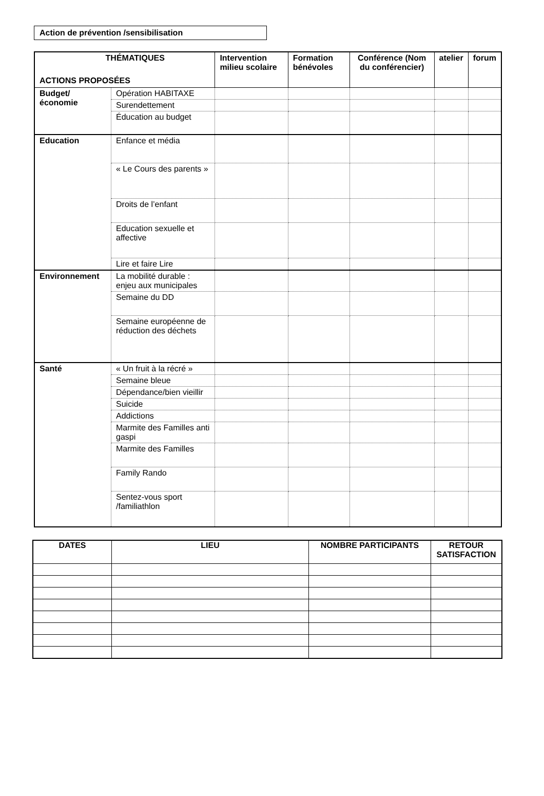Action de prévention /sensibilisation
| THÉMATIQUES ACTIONS PROPOSÉES | | Intervention milieu scolaire | Formation bénévoles | Conférence (Nom du conférencier) | atelier | forum |
| --- | --- | --- | --- | --- | --- | --- |
| Budget/ économie | Opération HABITAXE | | | | | |
| | Surendettement | | | | | |
| | Éducation au budget | | | | | |
| Education | Enfance et média | | | | | |
| | « Le Cours des parents » | | | | | |
| | Droits de l’enfant | | | | | |
| | Education sexuelle et affective | | | | | |
| | Lire et faire Lire | | | | | |
| Environnement | La mobilité durable : enjeu aux municipales | | | | | |
| | Semaine du DD | | | | | |
| | Semaine européenne de réduction des déchets | | | | | |
| Santé | « Un fruit à la récré » | | | | | |
| | Semaine bleue | | | | | |
| | Dépendance/bien vieillir | | | | | |
| | Suicide | | | | | |
| | Addictions | | | | | |
| | Marmite des Familles anti gaspi | | | | | |
| | Marmite des Familles | | | | | |
| | Family Rando | | | | | |
| | Sentez-vous sport /familiathlon | | | | | |
| DATES | LIEU | NOMBRE PARTICIPANTS | RETOUR SATISFACTION |
| --- | --- | --- | --- |